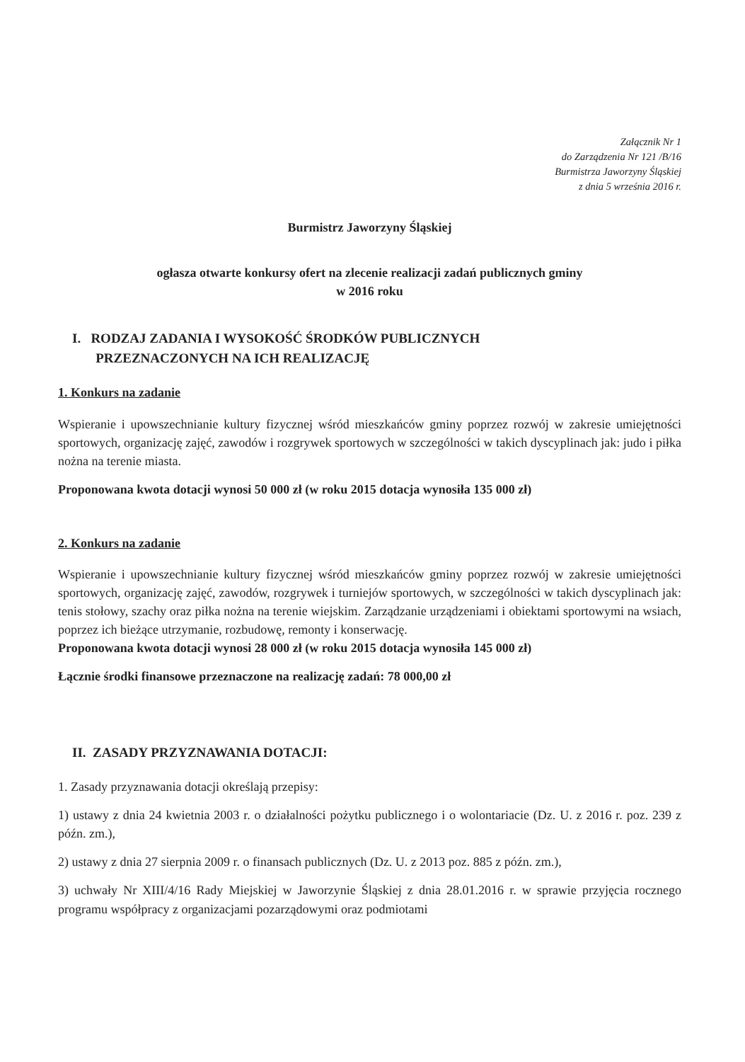Załącznik Nr 1
do Zarządzenia Nr 121 /B/16
Burmistrza Jaworzyny Śląskiej
z dnia 5 września 2016 r.
Burmistrz Jaworzyny Śląskiej
ogłasza otwarte konkursy ofert na zlecenie realizacji zadań publicznych gminy
w 2016 roku
I. RODZAJ ZADANIA I WYSOKOŚĆ ŚRODKÓW PUBLICZNYCH
PRZEZNACZONYCH NA ICH REALIZACJĘ
1. Konkurs na zadanie
Wspieranie i upowszechnianie kultury fizycznej wśród mieszkańców gminy poprzez rozwój w zakresie umiejętności sportowych, organizację zajęć, zawodów i rozgrywek sportowych w szczególności w takich dyscyplinach jak: judo i piłka nożna na terenie miasta.
Proponowana kwota dotacji wynosi 50 000 zł (w roku 2015 dotacja wynosiła 135 000 zł)
2. Konkurs na zadanie
Wspieranie i upowszechnianie kultury fizycznej wśród mieszkańców gminy poprzez rozwój w zakresie umiejętności sportowych, organizację zajęć, zawodów, rozgrywek i turniejów sportowych, w szczególności w takich dyscyplinach jak: tenis stołowy, szachy oraz piłka nożna na terenie wiejskim. Zarządzanie urządzeniami i obiektami sportowymi na wsiach, poprzez ich bieżące utrzymanie, rozbudowę, remonty i konserwację.
Proponowana kwota dotacji wynosi 28 000 zł (w roku 2015 dotacja wynosiła 145 000 zł)
Łącznie środki finansowe przeznaczone na realizację zadań: 78 000,00 zł
II. ZASADY PRZYZNAWANIA DOTACJI:
1. Zasady przyznawania dotacji określają przepisy:
1) ustawy z dnia 24 kwietnia 2003 r. o działalności pożytku publicznego i o wolontariacie (Dz. U. z 2016 r. poz. 239 z późn. zm.),
2) ustawy z dnia 27 sierpnia 2009 r. o finansach publicznych (Dz. U. z 2013 poz. 885 z późn. zm.),
3) uchwały Nr XIII/4/16 Rady Miejskiej w Jaworzynie Śląskiej z dnia 28.01.2016 r. w sprawie przyjęcia rocznego programu współpracy z organizacjami pozarządowymi oraz podmiotami